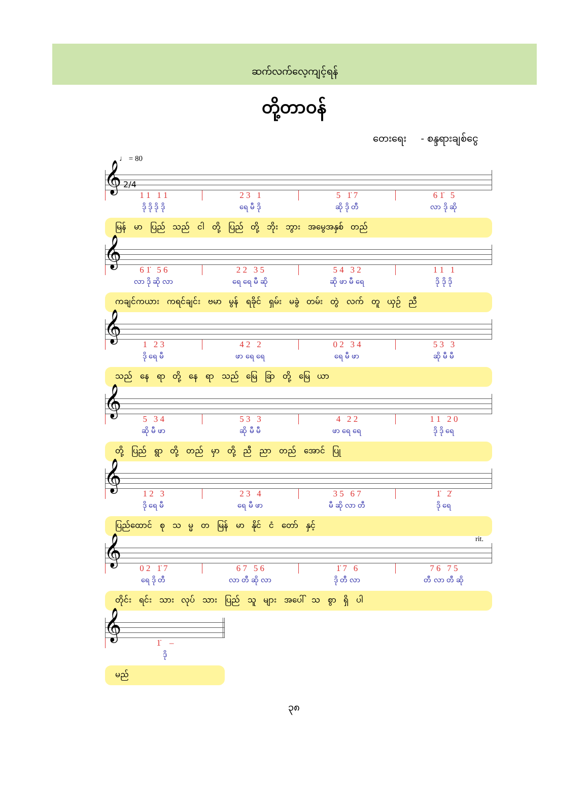ဆက်လက်လေ့ကျင့်ရန်
တို့တာဝန်
တေးရေး - စန္ဒရားချစ်ငွေ
♩ = 80
𝄞 2/4
| 1 1 1 1 | 2 3 1 | 5 1̇ 7 | 6 1̇ 5 |
| ဒို ဒို ဒို ဒို | ရေ မီ ဒို | ဆို ဒို တီ | လာ ဒို ဆို |
မြန် မာ ပြည် သည် ငါ တို့ ပြည် တို့ ဘိုး ဘွား အမွေအနှစ် တည်
𝄞
| 6 1̇ 5 6 | 2 2 3 5 | 5 4 3 2 | 1 1 1 |
| လာ ဒို ဆို လာ | ရေ ရေ မီ ဆို | ဆို ဖာ မီ ရေ | ဒို ဒို ဒို |
ကချင်ကယား ကရင်ချင်း ဗမာ မွန် ရခိုင် ရှမ်း မခွဲ တမ်း တွဲ လက် တူ ယှဉ် ညီ
𝄞
| 1 2 3 | 4 2 2 | 0 2 3 4 | 5 3 3 |
| ဒို ရေ မီ | ဖာ ရေ ရေ | ရေ မီ ဖာ | ဆို မီ မီ |
သည် နေ ရာ တို့ နေ ရာ သည် မြေ ခြာ တို့ မြေ ယာ
𝄞
| 5 3 4 | 5 3 3 | 4 2 2 | 1 1 2 0 |
| ဆို မီ ဖာ | ဆို မီ မီ | ဖာ ရေ ရေ | ဒို ဒို ရေ |
တို့ ပြည် ရွာ တို့ တည် မှာ တို့ ညီ ညာ တည် အောင် ပြု
𝄞
| 1 2 3 | 2 3 4 | 3 5 6 7 | 1̇ 2̇ |
| ဒို ရေ မီ | ရေ မီ ဖာ | မီ ဆို လာ တီ | ဒို ရေ |
ပြည်ထောင် စု သ မ္မ တ မြန် မာ နိုင် ငံ တော် နှင့်
𝄞
rit.
| 0 2 1̇ 7 | 6 7 5 6 | 1̇ 7 6 | 7 6 7 5 |
| ရေ ဒို တီ | လာ တီ ဆို လာ | ဒို တီ လာ | တီ လာ တီ ဆို |
တိုင်း ရင်း သား လုပ် သား ပြည် သူ များ အပေါ် သ စွာ ရှိ ပါ
𝄞
| 1̇ – |
| ဒို |
မည်
၃၈